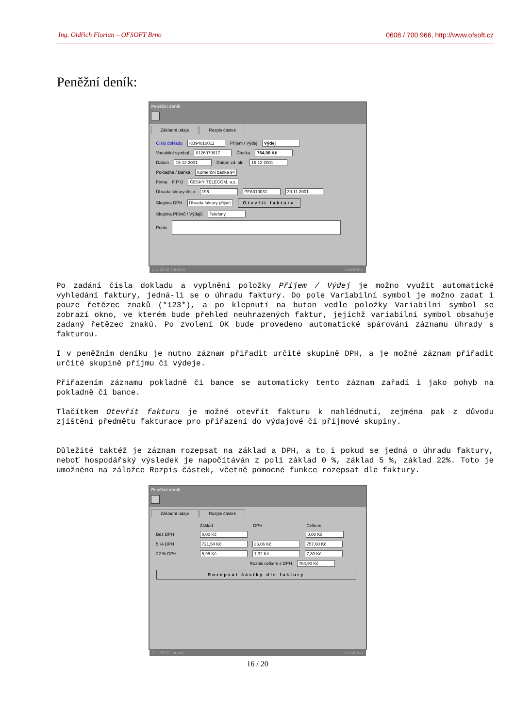Ing. Oldřich Florian – OFSOFT Brno 0608 / 700 966, http://www.ofsoft.cz
Peněžní deník:
Peněžní deník
Základní údaje Rozpis částek
Číslo dokladu KB94010011 Příjem / Výdej Výdej
Variabilní symbol 0126070917 Částka 764,90 Kč
Datum 15.12.2001 Datum zd. pln. 15.12.2001
Pokladna / Banka Komerční banka 94
Firma F P Ú ČESKÝ TELECOM, a.s.
Úhrada faktury číslo 196 PFA010031 30.11.2001
Skupina DPH Úhrada faktury přijaté Otevřít fakturu
Skupina Příjmů / Výdajů Telefony
Popis
3.1.2002 spravce Uzavřeno
Po zadání čísla dokladu a vyplnění položky Příjem / Výdej je možno využít automatické vyhledání faktury, jedná-li se o úhradu faktury. Do pole Variabilní symbol je možno zadat i pouze řetězec znaků (*123*), a po klepnutí na buton vedle položky Variabilní symbol se zobrazí okno, ve kterém bude přehled neuhrazených faktur, jejichž variabilní symbol obsahuje zadaný řetězec znaků. Po zvolení OK bude provedeno automatické spárování záznamu úhrady s fakturou.
I v peněžním deníku je nutno záznam přiřadit určité skupině DPH, a je možné záznam přiřadit určité skupině příjmu či výdeje.
Přiřazením záznamu pokladně či bance se automaticky tento záznam zařadí i jako pohyb na pokladně či bance.
Tlačítkem Otevřít fakturu je možné otevřít fakturu k nahlédnutí, zejména pak z důvodu zjištění předmětu fakturace pro přiřazení do výdajové či příjmové skupiny.
Důležité taktéž je záznam rozepsat na základ a DPH, a to i pokud se jedná o úhradu faktury, neboť hospodářský výsledek je napočítáván z polí základ 0 %, základ 5 %, základ 22%. Toto je umožněno na záložce Rozpis částek, včetně pomocné funkce rozepsat dle faktury.
Peněžní deník
Základní údaje Rozpis částek
Základ DPH Celkem
Bez DPH 0,00 Kč 0,00 Kč
5 % DPH 721,54 Kč 36,06 Kč 757,60 Kč
22 % DPH 5,98 Kč 1,32 Kč 7,30 Kč
Rozpis celkem s DPH 764,90 Kč
Rozepsat částky dle faktury
3.1.2002 spravce Uzavřeno
16 / 20